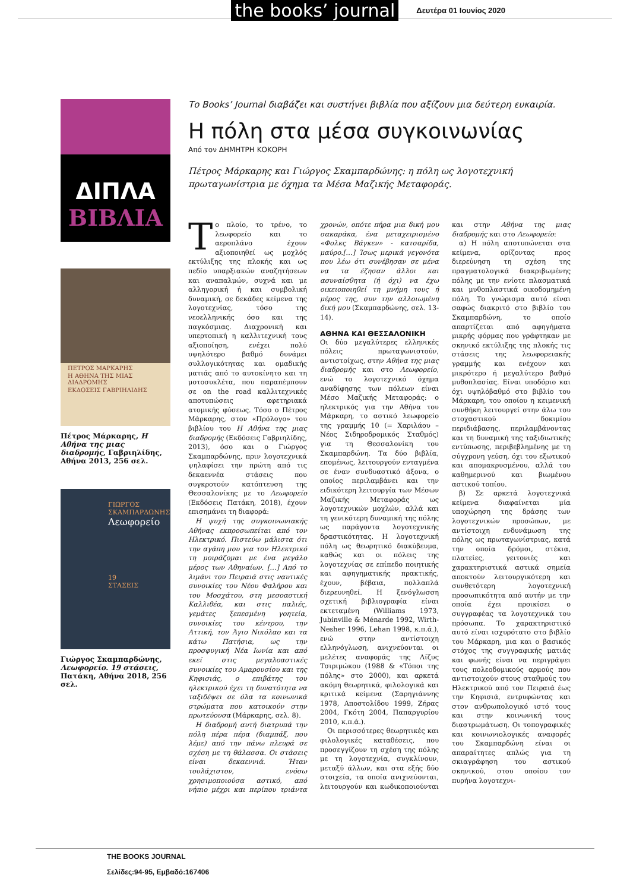the books’ journal Δευτέρα 01 Ιουνίος 2020
ΔΙΠΛΑ
ΒΙΒΛΙΑ
ΠΕΤΡΟΣ ΜΑΡΚΑΡΗΣ
Η ΑΘΗΝΑ ΤΗΣ ΜΙΑΣ ΔΙΑΔΡΟΜΗΣ
ΕΚΔΟΣΕΙΣ ΓΑΒΡΙΗΛΙΔΗΣ
Πέτρος Μάρκαρης, Η Αθήνα της μιας διαδρομής, Γαβριηλίδης, Αθήνα 2013, 256 σελ.
ΓΙΩΡΓΟΣ ΣΚΑΜΠΑΡΔΩΝΗΣ
Λεωφορείο
19 ΣΤΑΣΕΙΣ
Γιώργος Σκαμπαρδώνης, Λεωφορείο. 19 στάσεις, Πατάκη, Αθήνα 2018, 256 σελ.
Το Books’ Journal διαβάζει και συστήνει βιβλία που αξίζουν μια δεύτερη ευκαιρία.
Η πόλη στα μέσα συγκοινωνίας
Από τον ΔΗΜΗΤΡΗ ΚΟΚΟΡΗ
Πέτρος Μάρκαρης και Γιώργος Σκαμπαρδώνης: η πόλη ως λογοτεχνική πρωταγωνίστρια με όχημα τα Μέσα Μαζικής Μεταφοράς.
Το πλοίο, το τρένο, το λεωφορείο και το αεροπλάνο έχουν αξιοποιηθεί ως μοχλός εκτύλιξης της πλοκής και ως πεδίο υπαρξιακών αναζητήσεων και αναπαλμών, συχνά και με αλληγορική ή και συμβολική δυναμική, σε δεκάδες κείμενα της λογοτεχνίας, τόσο της νεοελληνικής όσο και της παγκόσμιας. Διαχρονική και υπερτοπική η καλλιτεχνική τους αξιοποίηση, ενέχει πολύ υψηλότερο βαθμό δυνάμει συλλογικότητας και ομαδικής ματιάς από το αυτοκίνητο και τη μοτοσυκλέτα, που παραπέμπουν σε on the road καλλιτεχνικές αποτυπώσεις αφετηριακά ατομικής φύσεως. Τόσο ο Πέτρος Μάρκαρης, στον «Πρόλογο» του βιβλίου του Η Αθήνα της μιας διαδρομής (Εκδόσεις Γαβριηλίδης, 2013), όσο και ο Γιώργος Σκαμπαρδώνης, πριν λογοτεχνικά ψηλαφίσει την πρώτη από τις δεκαεννέα στάσεις που συγκροτούν κατόπτευση της Θεσσαλονίκης με το Λεωφορείο (Εκδόσεις Πατάκη, 2018), έχουν επισημάνει τη διαφορά:
Η ψυχή της συγκοινωνιακής Αθήνας εκπροσωπείται από τον Ηλεκτρικό. Πιστεύω μάλιστα ότι την αγάπη μου για τον Ηλεκτρικό τη μοιράζομαι με ένα μεγάλο μέρος των Αθηναίων. […] Από το λιμάνι του Πειραιά στις ναυτικές συνοικίες του Νέου Φαλήρου και του Μοσχάτου, στη μεσοαστική Καλλιθέα, και στις παλιές, γεμάτες ξεπεσμένη γοητεία, συνοικίες του κέντρου, την Αττική, τον Άγιο Νικόλαο και τα κάτω Πατήσια, ως την προσφυγική Νέα Ιωνία και από εκεί στις μεγαλοαστικές συνοικίες του Αμαρουσίου και της Κηφισιάς, ο επιβάτης του ηλεκτρικού έχει τη δυνατότητα να ταξιδέψει σε όλα τα κοινωνικά στρώματα που κατοικούν στην πρωτεύουσα (Μάρκαρης, σελ. 8).
Η διαδρομή αυτή διατρυπά την πόλη πέρα πέρα (διαμπάξ, που λέμε) από την πάνω πλευρά σε σχέση με τη θάλασσα. Οι στάσεις είναι δεκαεννιά. Ήταν τουλάχιστον, ενόσω χρησιμοποιούσα αστικό, από νήπιο μέχρι και περίπου τριάντα χρονών, οπότε πήρα μια δική μου σακαράκα, ένα μεταχειρισμένο «Φολκς Βάγκεν» - κατσαρίδα, μαύρο.[…] Ίσως μερικά γεγονότα που λέω ότι συνέβησαν σε μένα να τα έζησαν άλλοι και ασυναίσθητα (ή όχι) να έχω οικειοποιηθεί τη μνήμη τους ή μέρος της, συν την αλλοιωμένη δική μου (Σκαμπαρδώνης, σελ. 13-14).
ΑΘΗΝΑ ΚΑΙ ΘΕΣΣΑΛΟΝΙΚΗ
Οι δύο μεγαλύτερες ελληνικές πόλεις πρωταγωνιστούν, αντιστοίχως, στην Αθήνα της μιας διαδρομής και στο Λεωφορείο, ενώ το λογοτεχνικό όχημα αναδίφησης των πόλεων είναι Μέσο Μαζικής Μεταφοράς: ο ηλεκτρικός για την Αθήνα του Μάρκαρη, το αστικό λεωφορείο της γραμμής 10 (= Χαριλάου – Νέος Σιδηροδρομικός Σταθμός) για τη Θεσσαλονίκη του Σκαμπαρδώνη. Τα δύο βιβλία, επομένως, λειτουργούν ενταγμένα σε έναν συνδυαστικό άξονα, ο οποίος περιλαμβάνει και την ειδικότερη λειτουργία των Μέσων Μαζικής Μεταφοράς ως λογοτεχνικών μοχλών, αλλά και τη γενικότερη δυναμική της πόλης ως παράγοντα λογοτεχνικής δραστικότητας. Η λογοτεχνική πόλη ως θεωρητικό διακύβευμα, καθώς και οι πόλεις της λογοτεχνίας σε επίπεδο ποιητικής και αφηγηματικής πρακτικής, έχουν, βέβαια, πολλαπλά διερευνηθεί. Η ξενόγλωσση σχετική βιβλιογραφία είναι εκτεταμένη (Williams 1973, Jubinville & Ménarde 1992, Wirth-Nesher 1996, Lehan 1998, κ.π.ά.), ενώ στην αντίστοιχη ελληνόγλωση, ανιχνεύονται οι μελέτες αναφοράς της Λίζυς Τσιριμώκου (1988 & «Τόποι της πόλης» στο 2000), και αρκετά ακόμη θεωρητικά, φιλολογικά και κριτικά κείμενα (Σαρηγιάννης 1978, Αποστολίδου 1999, Ζήρας 2004, Γκότη 2004, Παπαργυρίου 2010, κ.π.ά.).
Οι περισσότερες θεωρητικές και φιλολογικές καταθέσεις, που προσεγγίζουν τη σχέση της πόλης με τη λογοτεχνία, συγκλίνουν, μεταξύ άλλων, και στα εξής δύο στοιχεία, τα οποία ανιχνεύονται, λειτουργούν και κωδικοποιούνται και στην Αθήνα της μιας διαδρομής και στο Λεωφορείο:
α) Η πόλη αποτυπώνεται στα κείμενα, ορίζοντας προς διερεύνηση τη σχέση της πραγματολογικά διακριβωμένης πόλης με την ενίοτε πλασματικά και μυθοπλαστικά οικοδομημένη πόλη. Το γνώρισμα αυτό είναι σαφώς διακριτό στο βιβλίο του Σκαμπαρδώνη, το οποίο απαρτίζεται από αφηγήματα μικρής φόρμας που γράφτηκαν με σκηνικό εκτύλιξης της πλοκής τις στάσεις της λεωφορειακής γραμμής και ενέχουν και μικρότερο ή μεγαλύτερο βαθμό μυθοπλασίας. Είναι υποδόριο και όχι υψηλόβαθμό στο βιβλίο του Μάρκαρη, του οποίου η κειμενική συνθήκη λειτουργεί στην άλω του στοχαστικού δοκιμίου περιδιάβασης, περιλαμβάνοντας και τη δυναμική της ταξιδιωτικής εντύπωσης, περιβεβλημένης με τη σύγχρονη γεύση, όχι του εξωτικού και απομακρυσμένου, αλλά του καθημερινού και βιωμένου αστικού τοπίου.
β) Σε αρκετά λογοτεχνικά κείμενα διαφαίνεται μία υποχώρηση της δράσης των λογοτεχνικών προσώπων, με αντίστοιχη ενδυνάμωση της πόλης ως πρωταγωνίστριας, κατά την οποία δρόμοι, στέκια, πλατείες, γειτονιές και χαρακτηριστικά αστικά σημεία αποκτούν λειτουργικότερη και συνθετότερη λογοτεχνική προσωπικότητα από αυτήν με την οποία έχει προικίσει ο συγγραφέας τα λογοτεχνικά του πρόσωπα. Το χαρακτηριστικό αυτό είναι ισχυρότατο στο βιβλίο του Μάρκαρη, μια και ο βασικός στόχος της συγγραφικής ματιάς και φωνής είναι να περιγράψει τους πολεοδομικούς αρμούς που αντιστοιχούν στους σταθμούς του Ηλεκτρικού από τον Πειραιά έως την Κηφισιά, εντρυφώντας και στον ανθρωπολογικό ιστό τους και στην κοινωνική τους διαστρωμάτωση. Οι τοπογραφικές και κοινωνιολογικές αναφορές του Σκαμπαρδώνη είναι οι απαραίτητες απλώς για τη σκιαγράφηση του αστικού σκηνικού, στου οποίου τον πυρήνα λογοτεχνι-
THE BOOKS JOURNAL
Σελίδες:94-95, Εμβαδό:167406